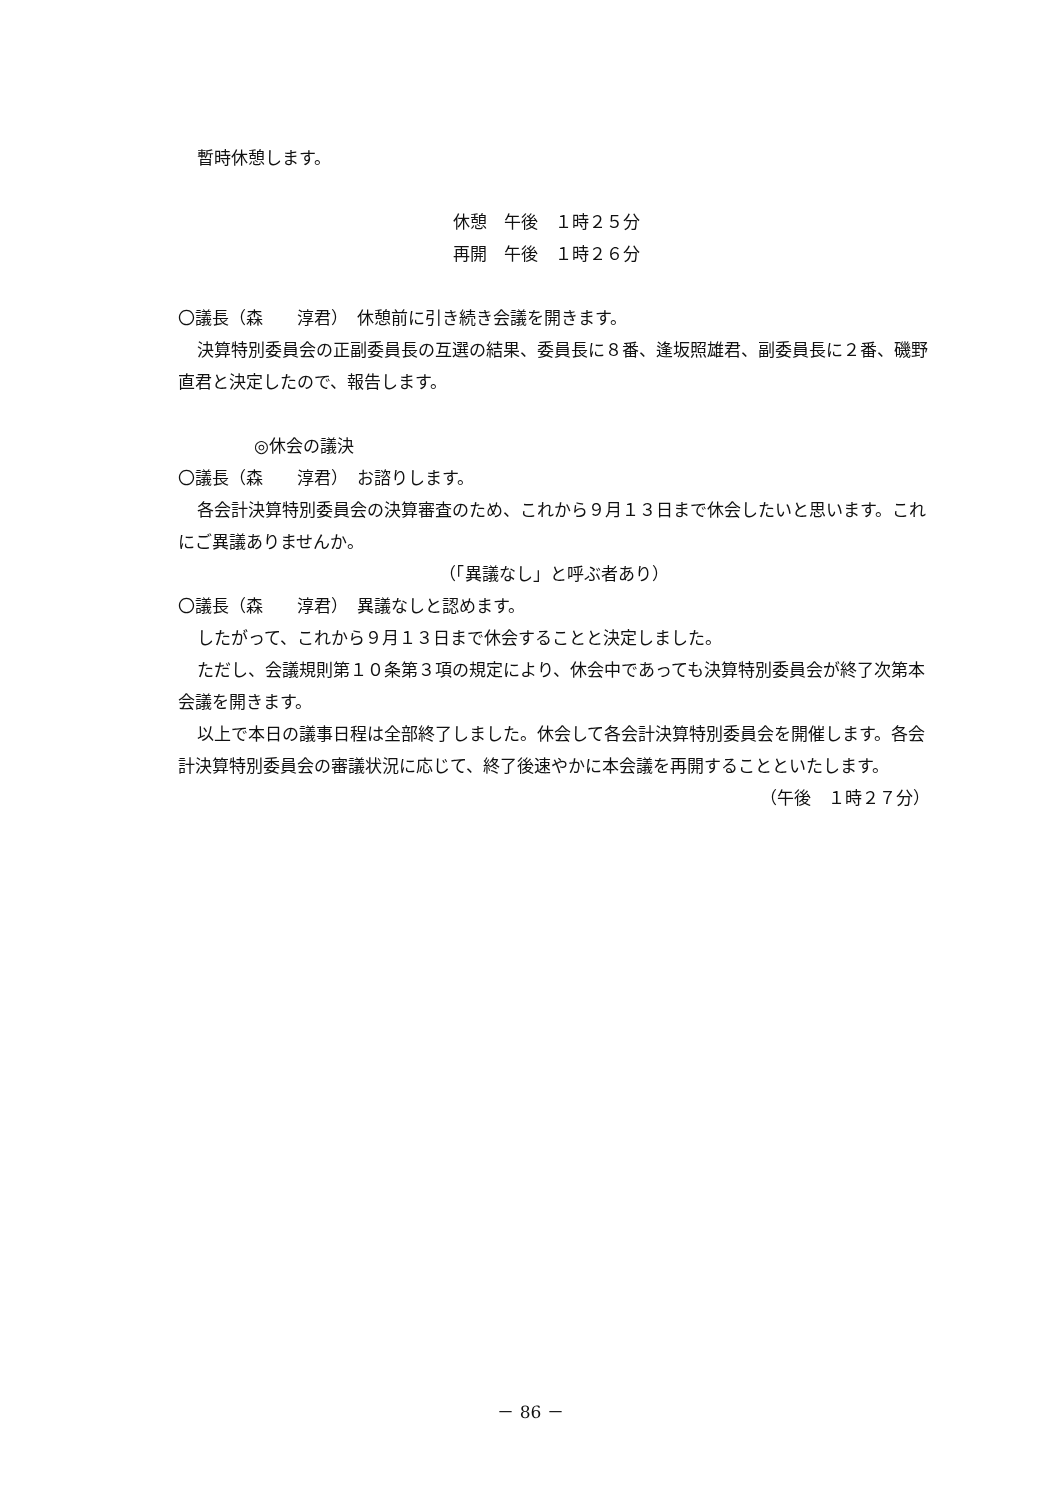暫時休憩します。
休憩　午後　１時２５分
再開　午後　１時２６分
〇議長（森　　淳君）　休憩前に引き続き会議を開きます。
決算特別委員会の正副委員長の互選の結果、委員長に８番、逢坂照雄君、副委員長に２番、磯野直君と決定したので、報告します。
◎休会の議決
〇議長（森　　淳君）　お諮りします。
各会計決算特別委員会の決算審査のため、これから９月１３日まで休会したいと思います。これにご異議ありませんか。
（「異議なし」と呼ぶ者あり）
〇議長（森　　淳君）　異議なしと認めます。
したがって、これから９月１３日まで休会することと決定しました。
ただし、会議規則第１０条第３項の規定により、休会中であっても決算特別委員会が終了次第本会議を開きます。
以上で本日の議事日程は全部終了しました。休会して各会計決算特別委員会を開催します。各会計決算特別委員会の審議状況に応じて、終了後速やかに本会議を再開することといたします。
（午後　１時２７分）
－ 86 －